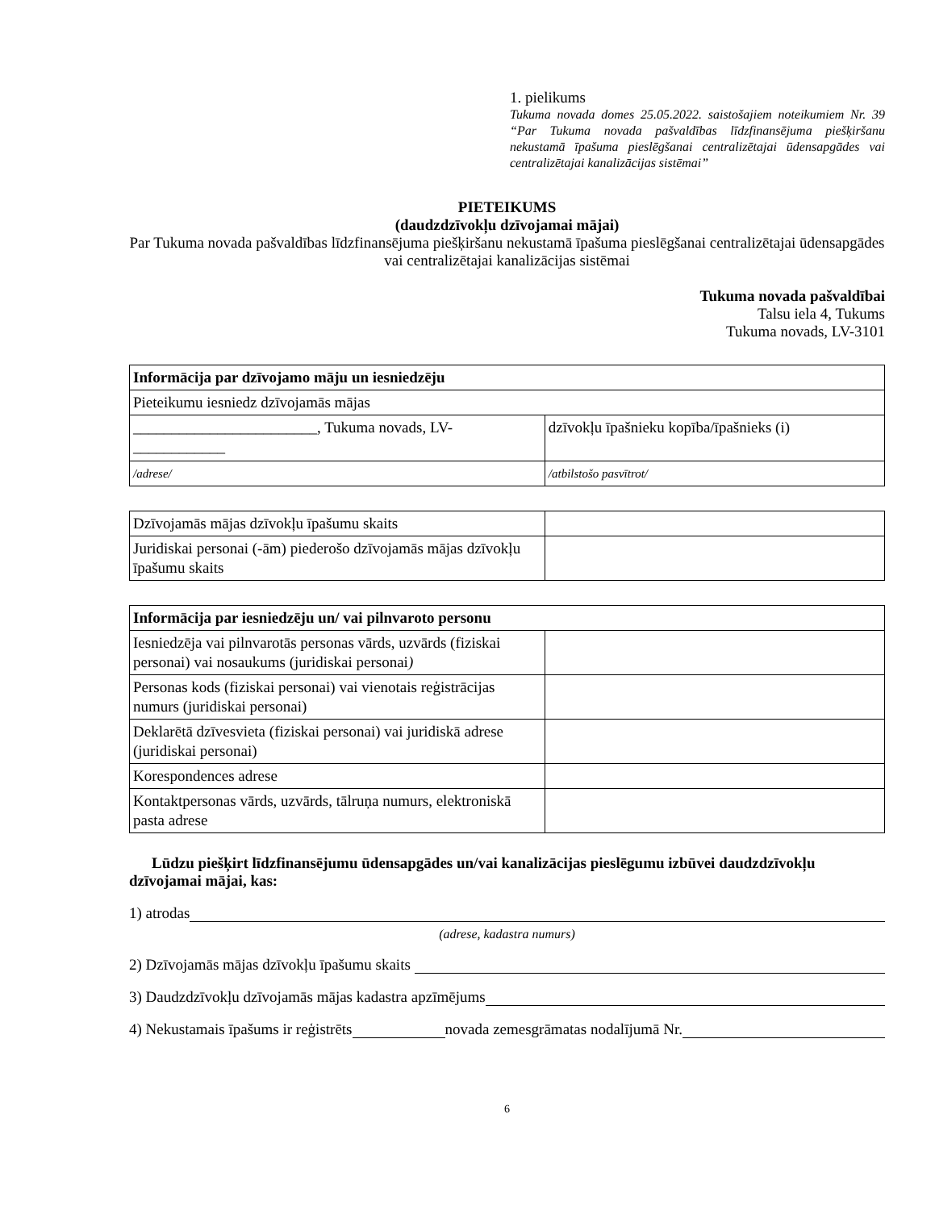1. pielikums
Tukuma novada domes 25.05.2022. saistošajiem noteikumiem Nr. 39 “Par Tukuma novada pašvaldības līdzfinansējuma piešķiršanu nekustamā īpašuma pieslēgšanai centralizētajai ūdensapgādes vai centralizētajai kanalizācijas sistēmai”
PIETEIKUMS
(daudzdzīvokļu dzīvojamai mājai)
Par Tukuma novada pašvaldības līdzfinansējuma piešķiršanu nekustamā īpašuma pieslēgšanai centralizētajai ūdensapgādes vai centralizētajai kanalizācijas sistēmai
Tukuma novada pašvaldībai
Talsu iela 4, Tukums
Tukuma novads, LV-3101
| Informācija par dzīvojamo māju un iesniedzēju | |
| Pieteikumu iesniedz dzīvojamās mājas | |
| ________________________, Tukuma novads, LV-____________ | dzīvokļu īpašnieku kopība/īpašnieks (i) |
| /adrese/ | /atbilstošo pasvītrot/ |
| Dzīvojamās mājas dzīvokļu īpašumu skaits | |
| Juridiskai personai (-ām) piederošo dzīvojamās mājas dzīvokļu īpašumu skaits | |
| Informācija par iesniedzēju un/ vai pilnvaroto personu | |
| Iesniedzēja vai pilnvarotās personas vārds, uzvārds (fiziskai personai) vai nosaukums (juridiskai personai ) | |
| Personas kods (fiziskai personai) vai vienotais reģistrācijas numurs (juridiskai personai) | |
| Deklarētā dzīvesvieta (fiziskai personai) vai juridiskā adrese (juridiskai personai) | |
| Korespondences adrese | |
| Kontaktpersonas vārds, uzvārds, tālruņa numurs, elektroniskā pasta adrese | |
Lūdzu piešķirt līdzfinansējumu ūdensapgādes un/vai kanalizācijas pieslēgumu izbūvei daudzdzīvokļu dzīvojamai mājai, kas:
1) atrodas
(adrese, kadastra numurs)
2) Dzīvojamās mājas dzīvokļu īpašumu skaits
3) Daudzdzīvokļu dzīvojamās mājas kadastra apzīmējums
4) Nekustamais īpašums ir reģistrēts novada zemesgrāmatas nodalījumā Nr.
6